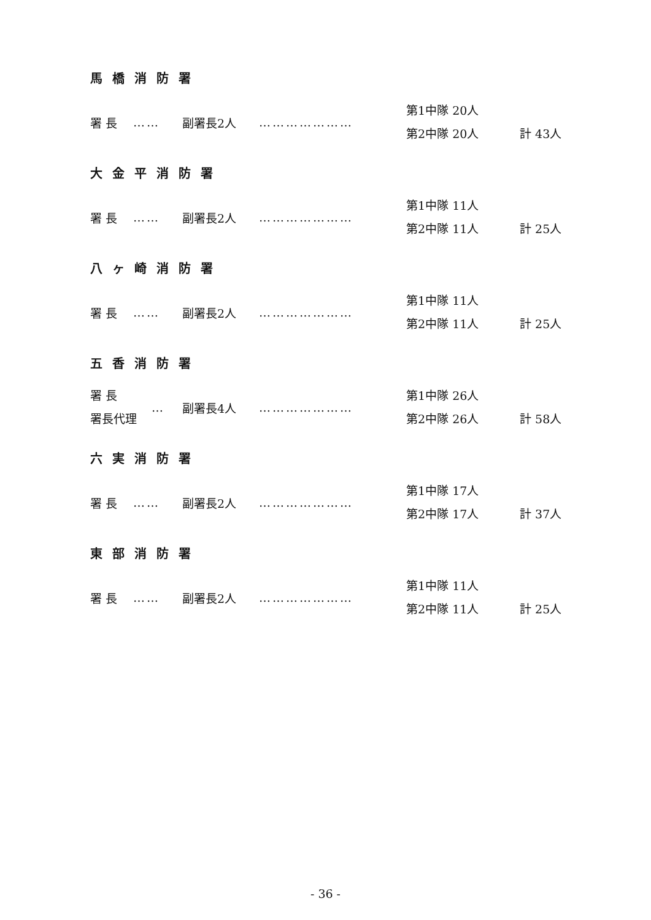馬橋消防署
署 長 …… 副署長2人 …………………
第1中隊 20人
第2中隊 20人
計 43人
大金平消防署
署 長 …… 副署長2人 …………………
第1中隊 11人
第2中隊 11人
計 25人
八ヶ崎消防署
署 長 …… 副署長2人 …………………
第1中隊 11人
第2中隊 11人
計 25人
五香消防署
署 長
署長代理
… 副署長4人 …………………
第1中隊 26人
第2中隊 26人
計 58人
六実消防署
署 長 …… 副署長2人 …………………
第1中隊 17人
第2中隊 17人
計 37人
東部消防署
署 長 …… 副署長2人 …………………
第1中隊 11人
第2中隊 11人
計 25人
- 36 -